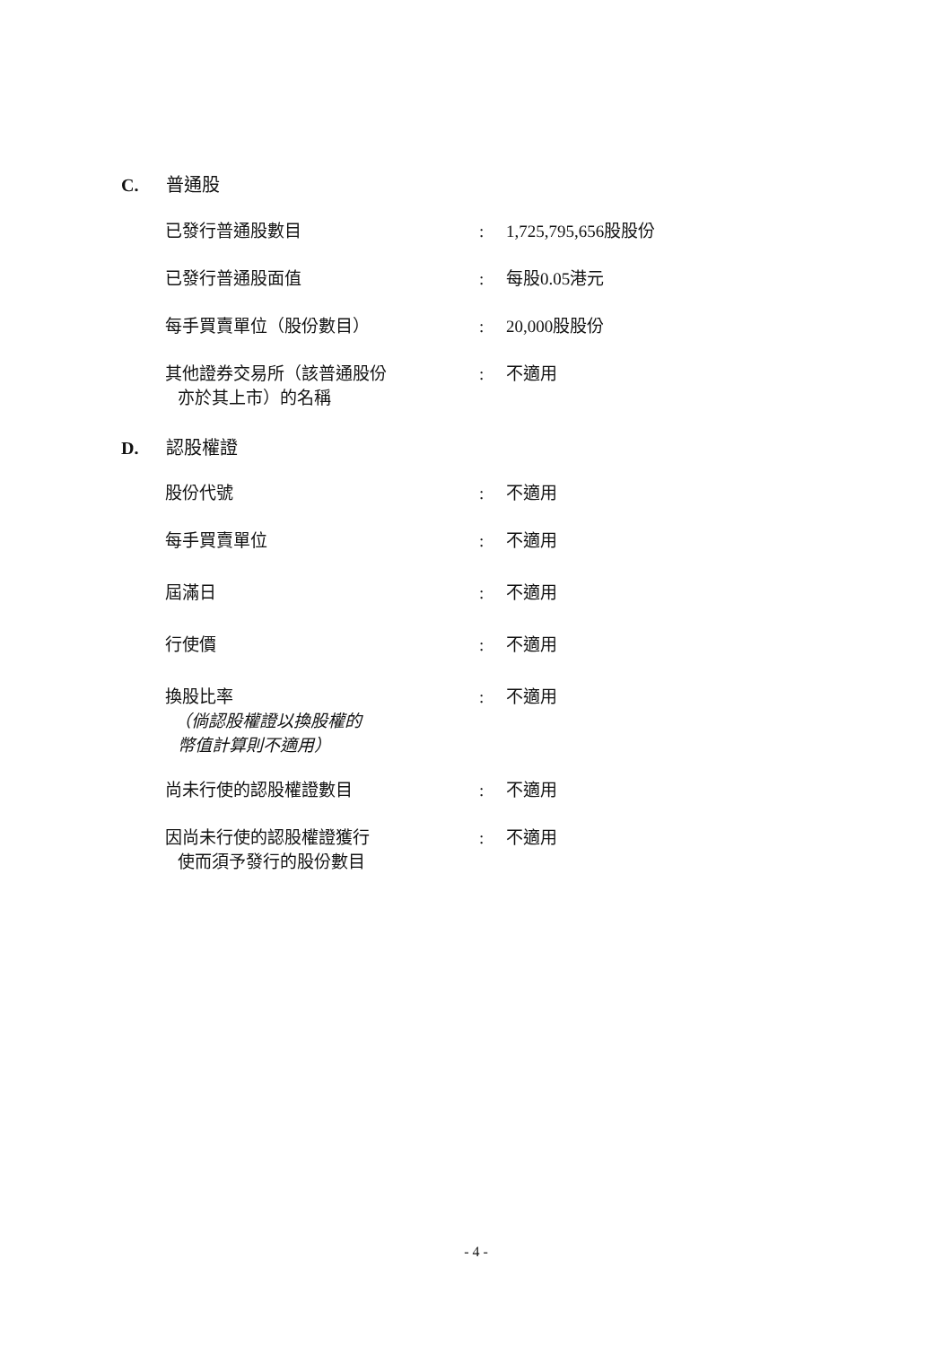C. 普通股
已發行普通股數目 : 1,725,795,656股股份
已發行普通股面值 : 每股0.05港元
每手買賣單位（股份數目） : 20,000股股份
其他證券交易所（該普通股份
亦於其上市）的名稱
: 不適用
D. 認股權證
股份代號 : 不適用
每手買賣單位 : 不適用
屆滿日 : 不適用
行使價 : 不適用
換股比率
（倘認股權證以換股權的
幣值計算則不適用）
: 不適用
尚未行使的認股權證數目 : 不適用
因尚未行使的認股權證獲行
使而須予發行的股份數目
: 不適用
- 4 -